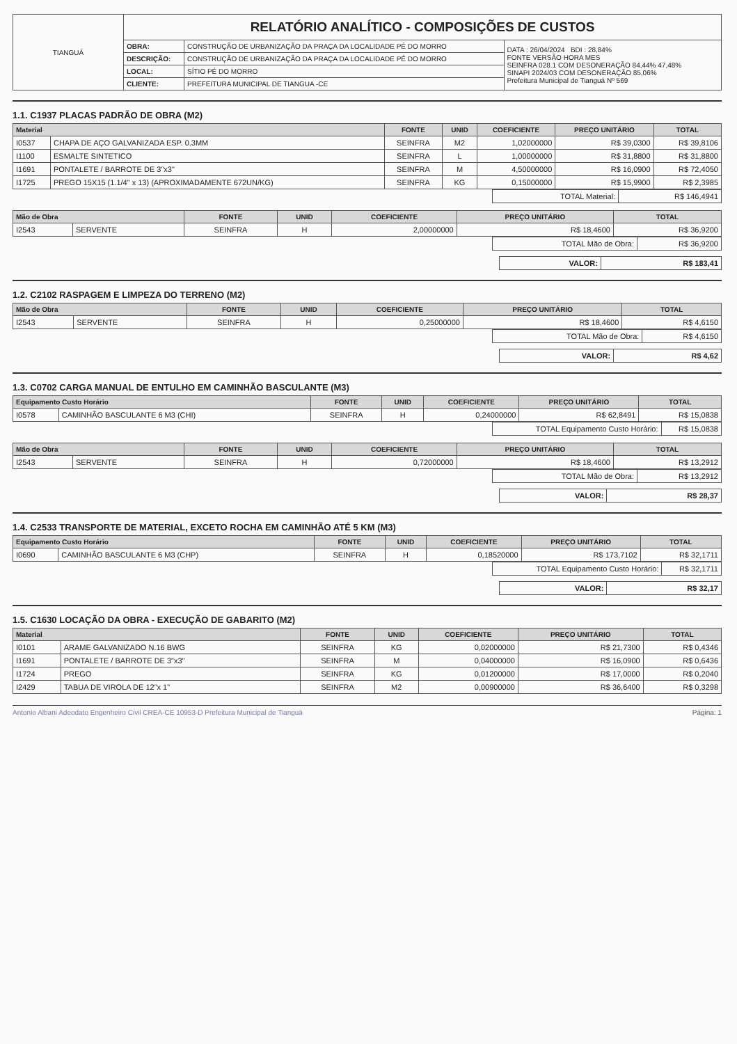| TIANGUÁ | RELATÓRIO ANALÍTICO - COMPOSIÇÕES DE CUSTOS | | |
| | OBRA: | CONSTRUÇÃO DE URBANIZAÇÃO DA PRAÇA DA LOCALIDADE PÉ DO MORRO | DATA : 26/04/2024 BDI : 28,84% FONTE VERSÃO HORA MES SEINFRA 028.1 COM DESONERAÇÃO 84,44% 47,48% SINAPI 2024/03 COM DESONERAÇÃO 85,06% Prefeitura Municipal de Tianguá Nº 569 |
| | DESCRIÇÃO: | CONSTRUÇÃO DE URBANIZAÇÃO DA PRAÇA DA LOCALIDADE PÉ DO MORRO | |
| | LOCAL: | SÍTIO PÉ DO MORRO | |
| | CLIENTE: | PREFEITURA MUNICIPAL DE TIANGUA -CE | |
1.1. C1937 PLACAS PADRÃO DE OBRA (M2)
| Material | | FONTE | UNID | COEFICIENTE | PREÇO UNITÁRIO | TOTAL |
| --- | --- | --- | --- | --- | --- | --- |
| I0537 | CHAPA DE AÇO GALVANIZADA ESP. 0.3MM | SEINFRA | M2 | 1,02000000 | R$ 39,0300 | R$ 39,8106 |
| I1100 | ESMALTE SINTETICO | SEINFRA | L | 1,00000000 | R$ 31,8800 | R$ 31,8800 |
| I1691 | PONTALETE / BARROTE DE 3"x3" | SEINFRA | M | 4,50000000 | R$ 16,0900 | R$ 72,4050 |
| I1725 | PREGO 15X15 (1.1/4" x 13) (APROXIMADAMENTE 672UN/KG) | SEINFRA | KG | 0,15000000 | R$ 15,9900 | R$ 2,3985 |
| TOTAL Material: | R$ 146,4941 |
| Mão de Obra | | FONTE | UNID | COEFICIENTE | PREÇO UNITÁRIO | TOTAL |
| --- | --- | --- | --- | --- | --- | --- |
| I2543 | SERVENTE | SEINFRA | H | 2,00000000 | R$ 18,4600 | R$ 36,9200 |
| TOTAL Mão de Obra: | R$ 36,9200 |
| VALOR: | R$ 183,41 |
1.2. C2102 RASPAGEM E LIMPEZA DO TERRENO (M2)
| Mão de Obra | | FONTE | UNID | COEFICIENTE | PREÇO UNITÁRIO | TOTAL |
| --- | --- | --- | --- | --- | --- | --- |
| I2543 | SERVENTE | SEINFRA | H | 0,25000000 | R$ 18,4600 | R$ 4,6150 |
| TOTAL Mão de Obra: | R$ 4,6150 |
| VALOR: | R$ 4,62 |
1.3. C0702 CARGA MANUAL DE ENTULHO EM CAMINHÃO BASCULANTE (M3)
| Equipamento Custo Horário | | FONTE | UNID | COEFICIENTE | PREÇO UNITÁRIO | TOTAL |
| --- | --- | --- | --- | --- | --- | --- |
| I0578 | CAMINHÃO BASCULANTE 6 M3 (CHI) | SEINFRA | H | 0,24000000 | R$ 62,8491 | R$ 15,0838 |
| TOTAL Equipamento Custo Horário: | R$ 15,0838 |
| Mão de Obra | | FONTE | UNID | COEFICIENTE | PREÇO UNITÁRIO | TOTAL |
| --- | --- | --- | --- | --- | --- | --- |
| I2543 | SERVENTE | SEINFRA | H | 0,72000000 | R$ 18,4600 | R$ 13,2912 |
| TOTAL Mão de Obra: | R$ 13,2912 |
| VALOR: | R$ 28,37 |
1.4. C2533 TRANSPORTE DE MATERIAL, EXCETO ROCHA EM CAMINHÃO ATÉ 5 KM (M3)
| Equipamento Custo Horário | | FONTE | UNID | COEFICIENTE | PREÇO UNITÁRIO | TOTAL |
| --- | --- | --- | --- | --- | --- | --- |
| I0690 | CAMINHÃO BASCULANTE 6 M3 (CHP) | SEINFRA | H | 0,18520000 | R$ 173,7102 | R$ 32,1711 |
| TOTAL Equipamento Custo Horário: | R$ 32,1711 |
| VALOR: | R$ 32,17 |
1.5. C1630 LOCAÇÃO DA OBRA - EXECUÇÃO DE GABARITO (M2)
| Material | | FONTE | UNID | COEFICIENTE | PREÇO UNITÁRIO | TOTAL |
| --- | --- | --- | --- | --- | --- | --- |
| I0101 | ARAME GALVANIZADO N.16 BWG | SEINFRA | KG | 0,02000000 | R$ 21,7300 | R$ 0,4346 |
| I1691 | PONTALETE / BARROTE DE 3"x3" | SEINFRA | M | 0,04000000 | R$ 16,0900 | R$ 0,6436 |
| I1724 | PREGO | SEINFRA | KG | 0,01200000 | R$ 17,0000 | R$ 0,2040 |
| I2429 | TABUA DE VIROLA DE 12"x 1" | SEINFRA | M2 | 0,00900000 | R$ 36,6400 | R$ 0,3298 |
Antonio Albani Adeodato Engenheiro Civil CREA-CE 10953-D Prefeitura Municipal de Tianguá Página: 1